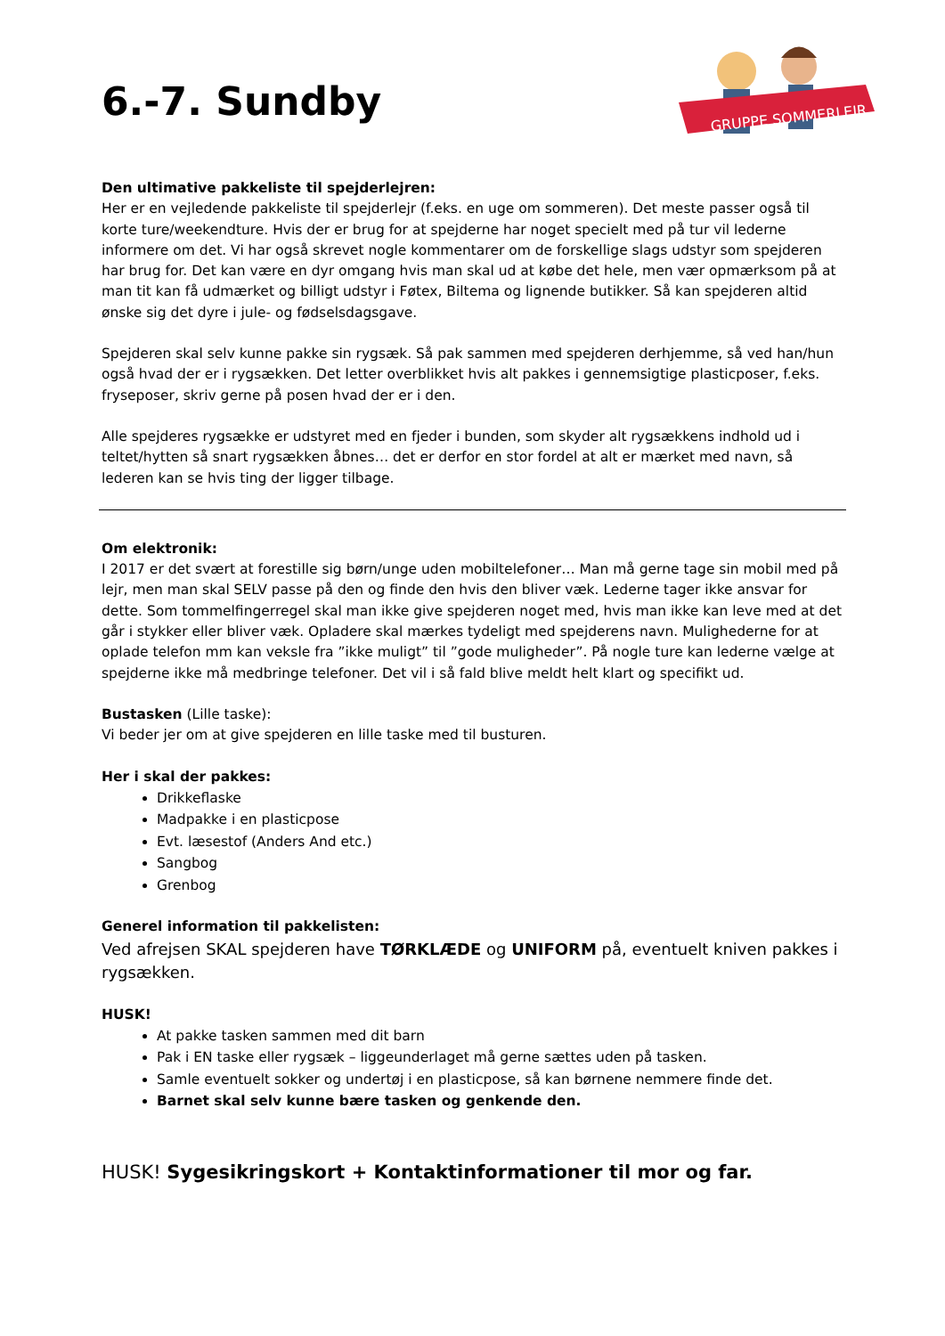6.-7. Sundby
GRUPPE SOMMERLEJR
Den ultimative pakkeliste til spejderlejren:
Her er en vejledende pakkeliste til spejderlejr (f.eks. en uge om sommeren). Det meste passer også til korte ture/weekendture. Hvis der er brug for at spejderne har noget specielt med på tur vil lederne informere om det. Vi har også skrevet nogle kommentarer om de forskellige slags udstyr som spejderen har brug for. Det kan være en dyr omgang hvis man skal ud at købe det hele, men vær opmærksom på at man tit kan få udmærket og billigt udstyr i Føtex, Biltema og lignende butikker. Så kan spejderen altid ønske sig det dyre i jule- og fødselsdagsgave.
Spejderen skal selv kunne pakke sin rygsæk. Så pak sammen med spejderen derhjemme, så ved han/hun også hvad der er i rygsækken. Det letter overblikket hvis alt pakkes i gennemsigtige plasticposer, f.eks. fryseposer, skriv gerne på posen hvad der er i den.
Alle spejderes rygsække er udstyret med en fjeder i bunden, som skyder alt rygsækkens indhold ud i teltet/hytten så snart rygsækken åbnes… det er derfor en stor fordel at alt er mærket med navn, så lederen kan se hvis ting der ligger tilbage.
Om elektronik:
I 2017 er det svært at forestille sig børn/unge uden mobiltelefoner… Man må gerne tage sin mobil med på lejr, men man skal SELV passe på den og finde den hvis den bliver væk. Lederne tager ikke ansvar for dette. Som tommelfingerregel skal man ikke give spejderen noget med, hvis man ikke kan leve med at det går i stykker eller bliver væk. Opladere skal mærkes tydeligt med spejderens navn. Mulighederne for at oplade telefon mm kan veksle fra ”ikke muligt” til ”gode muligheder”. På nogle ture kan lederne vælge at spejderne ikke må medbringe telefoner. Det vil i så fald blive meldt helt klart og specifikt ud.
Bustasken (Lille taske):
Vi beder jer om at give spejderen en lille taske med til busturen.
Her i skal der pakkes:
Drikkeflaske
Madpakke i en plasticpose
Evt. læsestof (Anders And etc.)
Sangbog
Grenbog
Generel information til pakkelisten:
Ved afrejsen SKAL spejderen have TØRKLÆDE og UNIFORM på, eventuelt kniven pakkes i rygsækken.
HUSK!
At pakke tasken sammen med dit barn
Pak i EN taske eller rygsæk – liggeunderlaget må gerne sættes uden på tasken.
Samle eventuelt sokker og undertøj i en plasticpose, så kan børnene nemmere finde det.
Barnet skal selv kunne bære tasken og genkende den.
HUSK! Sygesikringskort + Kontaktinformationer til mor og far.